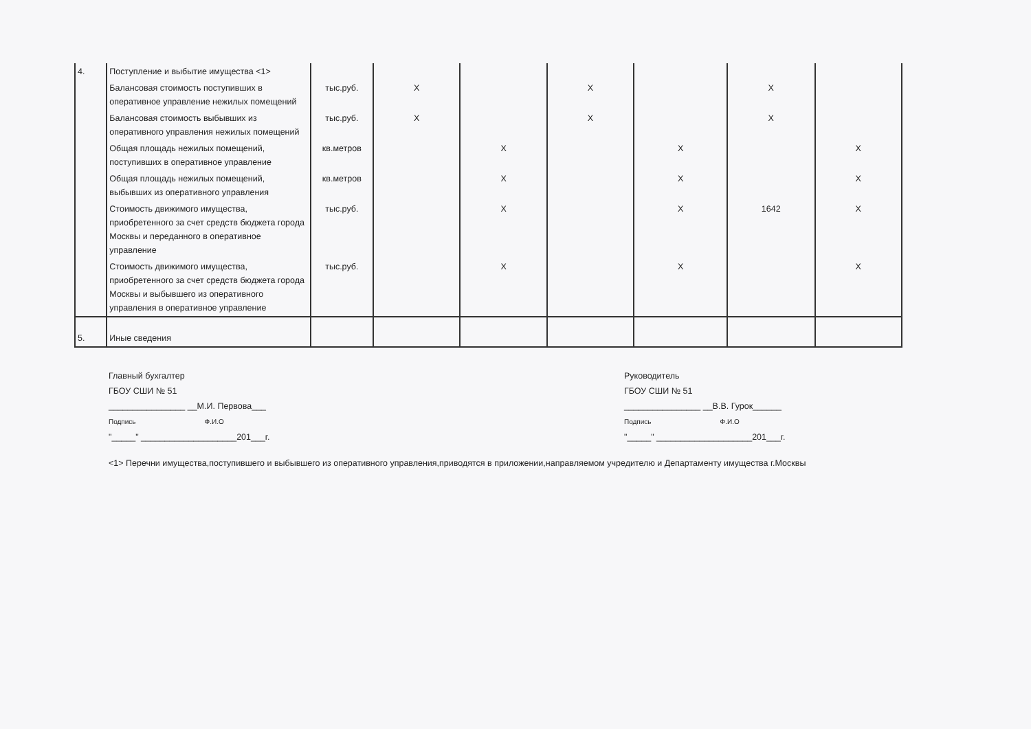| 4. | Поступление и выбытие имущества <1> | | | | | | | |
| | Балансовая стоимость поступивших в оперативное управление нежилых помещений | тыс.руб. | X | | X | | X | |
| | Балансовая стоимость выбывших из оперативного управления нежилых помещений | тыс.руб. | X | | X | | X | |
| | Общая площадь нежилых помещений, поступивших в оперативное управление | кв.метров | | X | | X | | X |
| | Общая площадь нежилых помещений, выбывших из оперативного управления | кв.метров | | X | | X | | X |
| | Стоимость движимого имущества, приобретенного за счет средств бюджета города Москвы и переданного в оперативное управление | тыс.руб. | | X | | X | 1642 | X |
| | Стоимость движимого имущества, приобретенного за счет средств бюджета города Москвы и выбывшего из оперативного управления в оперативное управление | тыс.руб. | | X | | X | | X |
| 5. | Иные сведения | | | | | | | |
Главный бухгалтер
ГБОУ СШИ № 51
________________ __М.И. Первова___
Подпись Ф.И.О
"_____" ____________________201___г.
Руководитель
ГБОУ СШИ № 51
________________ __В.В. Гурок______
Подпись Ф.И.О
"_____" ____________________201___г.
<1> Перечни имущества,поступившего и выбывшего из оперативного управления,приводятся в приложении,направляемом учредителю и Департаменту имущества г.Москвы